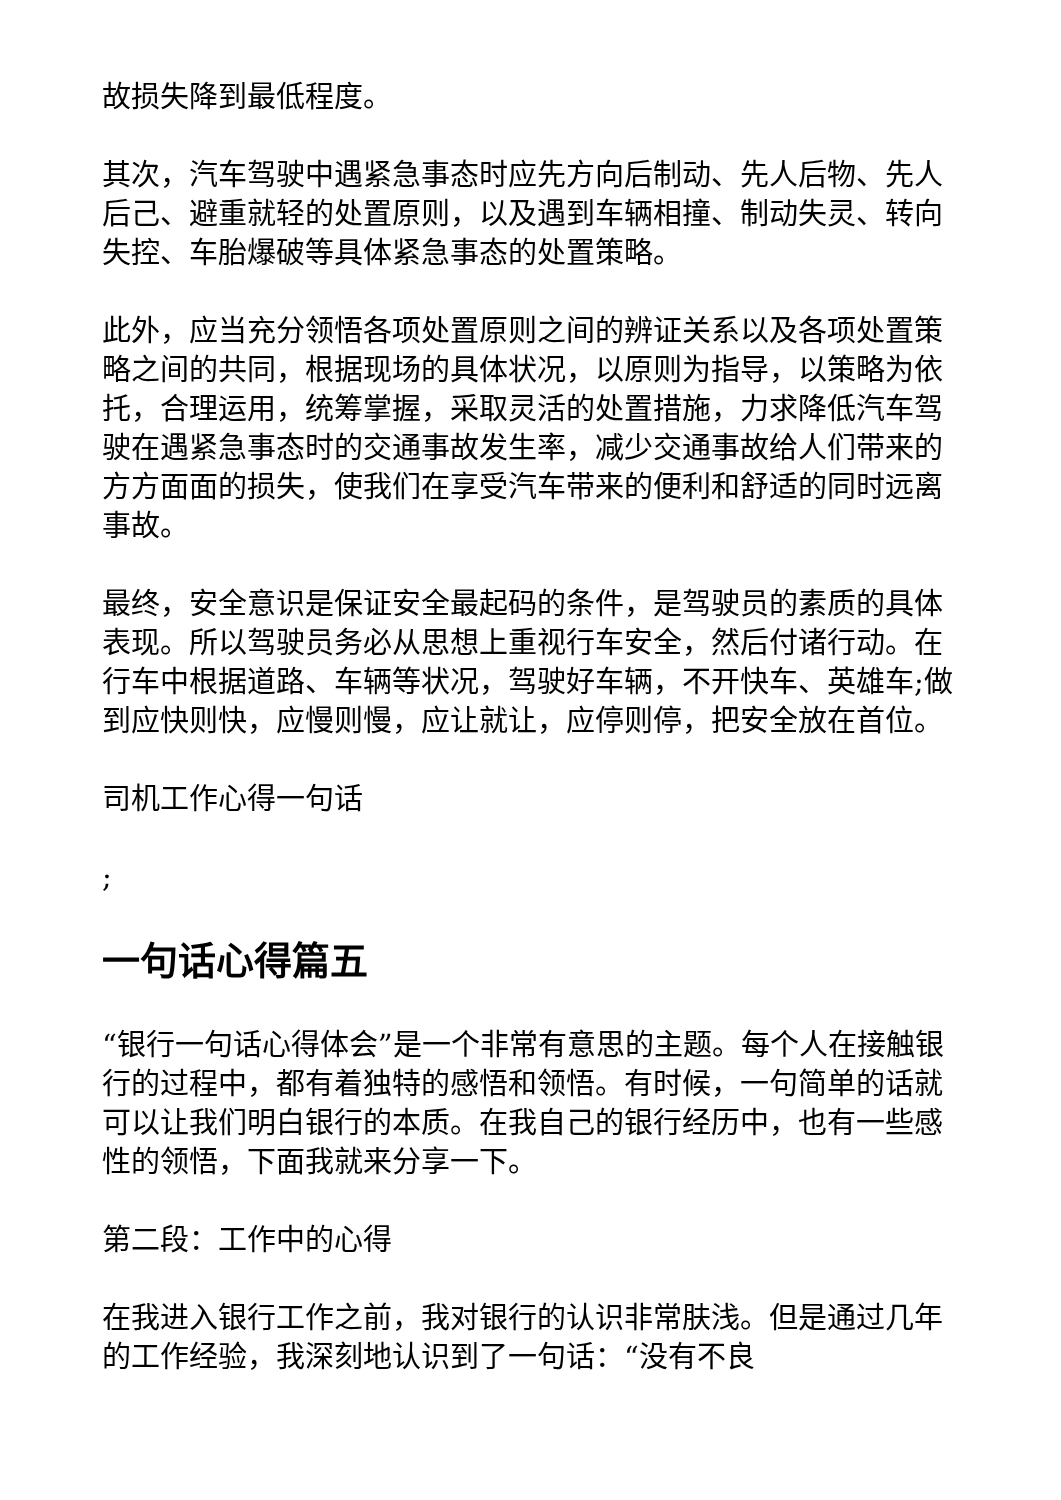故损失降到最低程度。
其次，汽车驾驶中遇紧急事态时应先方向后制动、先人后物、先人后己、避重就轻的处置原则，以及遇到车辆相撞、制动失灵、转向失控、车胎爆破等具体紧急事态的处置策略。
此外，应当充分领悟各项处置原则之间的辨证关系以及各项处置策略之间的共同，根据现场的具体状况，以原则为指导，以策略为依托，合理运用，统筹掌握，采取灵活的处置措施，力求降低汽车驾驶在遇紧急事态时的交通事故发生率，减少交通事故给人们带来的方方面面的损失，使我们在享受汽车带来的便利和舒适的同时远离事故。
最终，安全意识是保证安全最起码的条件，是驾驶员的素质的具体表现。所以驾驶员务必从思想上重视行车安全，然后付诸行动。在行车中根据道路、车辆等状况，驾驶好车辆，不开快车、英雄车;做到应快则快，应慢则慢，应让就让，应停则停，把安全放在首位。
司机工作心得一句话
;
一句话心得篇五
“银行一句话心得体会”是一个非常有意思的主题。每个人在接触银行的过程中，都有着独特的感悟和领悟。有时候，一句简单的话就可以让我们明白银行的本质。在我自己的银行经历中，也有一些感性的领悟，下面我就来分享一下。
第二段：工作中的心得
在我进入银行工作之前，我对银行的认识非常肤浅。但是通过几年的工作经验，我深刻地认识到了一句话：“没有不良